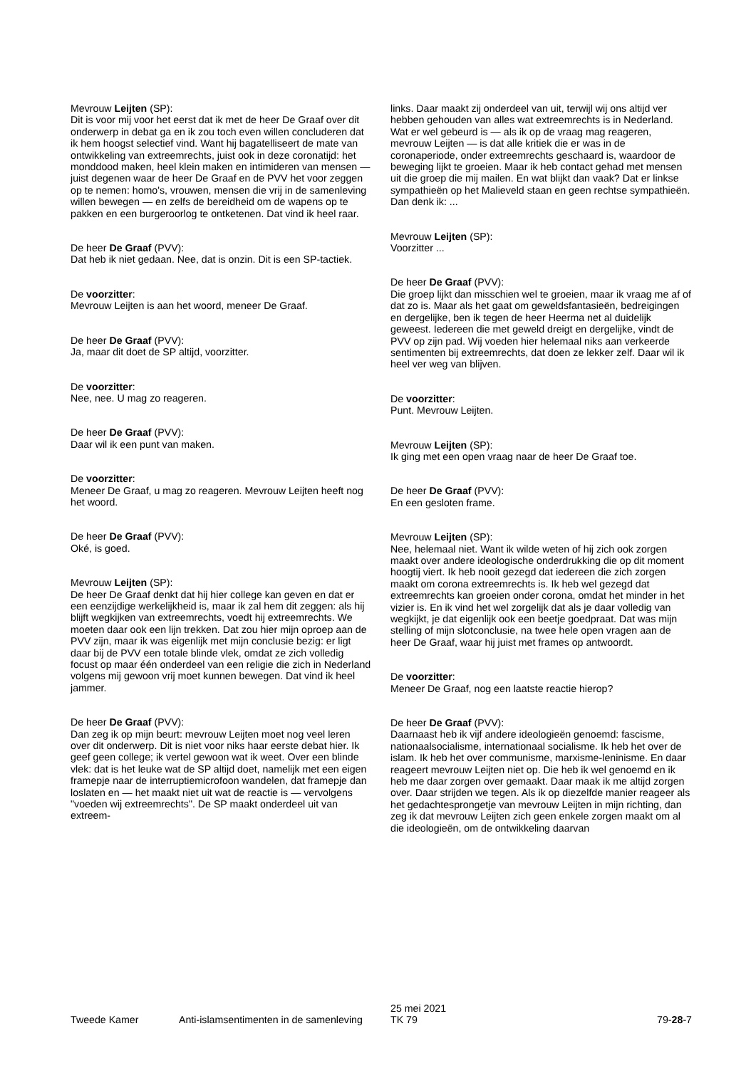Mevrouw Leijten (SP):
Dit is voor mij voor het eerst dat ik met de heer De Graaf over dit onderwerp in debat ga en ik zou toch even willen concluderen dat ik hem hoogst selectief vind. Want hij bagatelliseert de mate van ontwikkeling van extreemrechts, juist ook in deze coronatijd: het monddood maken, heel klein maken en intimideren van mensen — juist degenen waar de heer De Graaf en de PVV het voor zeggen op te nemen: homo's, vrouwen, mensen die vrij in de samenleving willen bewegen — en zelfs de bereidheid om de wapens op te pakken en een burgeroorlog te ontketenen. Dat vind ik heel raar.
De heer De Graaf (PVV):
Dat heb ik niet gedaan. Nee, dat is onzin. Dit is een SP-tactiek.
De voorzitter:
Mevrouw Leijten is aan het woord, meneer De Graaf.
De heer De Graaf (PVV):
Ja, maar dit doet de SP altijd, voorzitter.
De voorzitter:
Nee, nee. U mag zo reageren.
De heer De Graaf (PVV):
Daar wil ik een punt van maken.
De voorzitter:
Meneer De Graaf, u mag zo reageren. Mevrouw Leijten heeft nog het woord.
De heer De Graaf (PVV):
Oké, is goed.
Mevrouw Leijten (SP):
De heer De Graaf denkt dat hij hier college kan geven en dat er een eenzijdige werkelijkheid is, maar ik zal hem dit zeggen: als hij blijft wegkijken van extreemrechts, voedt hij extreemrechts. We moeten daar ook een lijn trekken. Dat zou hier mijn oproep aan de PVV zijn, maar ik was eigenlijk met mijn conclusie bezig: er ligt daar bij de PVV een totale blinde vlek, omdat ze zich volledig focust op maar één onderdeel van een religie die zich in Nederland volgens mij gewoon vrij moet kunnen bewegen. Dat vind ik heel jammer.
De heer De Graaf (PVV):
Dan zeg ik op mijn beurt: mevrouw Leijten moet nog veel leren over dit onderwerp. Dit is niet voor niks haar eerste debat hier. Ik geef geen college; ik vertel gewoon wat ik weet. Over een blinde vlek: dat is het leuke wat de SP altijd doet, namelijk met een eigen framepje naar de interruptiemicrofoon wandelen, dat framepje dan loslaten en — het maakt niet uit wat de reactie is — vervolgens "voeden wij extreemrechts". De SP maakt onderdeel uit van extreem-
links. Daar maakt zij onderdeel van uit, terwijl wij ons altijd ver hebben gehouden van alles wat extreemrechts is in Nederland. Wat er wel gebeurd is — als ik op de vraag mag reageren, mevrouw Leijten — is dat alle kritiek die er was in de coronaperiode, onder extreemrechts geschaard is, waardoor de beweging lijkt te groeien. Maar ik heb contact gehad met mensen uit die groep die mij mailen. En wat blijkt dan vaak? Dat er linkse sympathieën op het Malieveld staan en geen rechtse sympathieën. Dan denk ik: ...
Mevrouw Leijten (SP):
Voorzitter ...
De heer De Graaf (PVV):
Die groep lijkt dan misschien wel te groeien, maar ik vraag me af of dat zo is. Maar als het gaat om geweldsfantasieën, bedreigingen en dergelijke, ben ik tegen de heer Heerma net al duidelijk geweest. Iedereen die met geweld dreigt en dergelijke, vindt de PVV op zijn pad. Wij voeden hier helemaal niks aan verkeerde sentimenten bij extreemrechts, dat doen ze lekker zelf. Daar wil ik heel ver weg van blijven.
De voorzitter:
Punt. Mevrouw Leijten.
Mevrouw Leijten (SP):
Ik ging met een open vraag naar de heer De Graaf toe.
De heer De Graaf (PVV):
En een gesloten frame.
Mevrouw Leijten (SP):
Nee, helemaal niet. Want ik wilde weten of hij zich ook zorgen maakt over andere ideologische onderdrukking die op dit moment hoogtij viert. Ik heb nooit gezegd dat iedereen die zich zorgen maakt om corona extreemrechts is. Ik heb wel gezegd dat extreemrechts kan groeien onder corona, omdat het minder in het vizier is. En ik vind het wel zorgelijk dat als je daar volledig van wegkijkt, je dat eigenlijk ook een beetje goedpraat. Dat was mijn stelling of mijn slotconclusie, na twee hele open vragen aan de heer De Graaf, waar hij juist met frames op antwoordt.
De voorzitter:
Meneer De Graaf, nog een laatste reactie hierop?
De heer De Graaf (PVV):
Daarnaast heb ik vijf andere ideologieën genoemd: fascisme, nationaalsocialisme, internationaal socialisme. Ik heb het over de islam. Ik heb het over communisme, marxisme-leninisme. En daar reageert mevrouw Leijten niet op. Die heb ik wel genoemd en ik heb me daar zorgen over gemaakt. Daar maak ik me altijd zorgen over. Daar strijden we tegen. Als ik op diezelfde manier reageer als het gedachtesprongetje van mevrouw Leijten in mijn richting, dan zeg ik dat mevrouw Leijten zich geen enkele zorgen maakt om al die ideologieën, om de ontwikkeling daarvan
Tweede Kamer Anti-islamsentimenten in de samenleving
25 mei 2021
TK 79
79-28-7